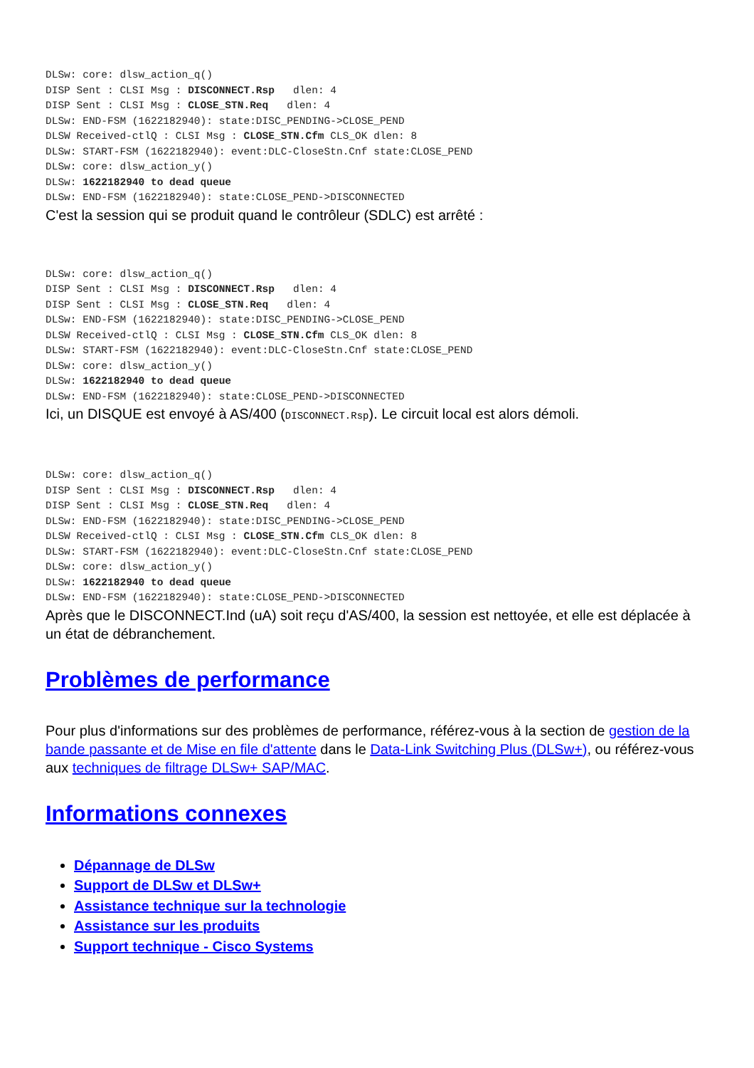DLSw: core: dlsw_action_q()
DISP Sent : CLSI Msg : DISCONNECT.Rsp   dlen: 4
DISP Sent : CLSI Msg : CLOSE_STN.Req   dlen: 4
DLSw: END-FSM (1622182940): state:DISC_PENDING->CLOSE_PEND
DLSW Received-ctlQ : CLSI Msg : CLOSE_STN.Cfm CLS_OK dlen: 8
DLSw: START-FSM (1622182940): event:DLC-CloseStn.Cnf state:CLOSE_PEND
DLSw: core: dlsw_action_y()
DLSw: 1622182940 to dead queue
DLSw: END-FSM (1622182940): state:CLOSE_PEND->DISCONNECTED
C'est la session qui se produit quand le contrôleur (SDLC) est arrêté :
DLSw: core: dlsw_action_q()
DISP Sent : CLSI Msg : DISCONNECT.Rsp   dlen: 4
DISP Sent : CLSI Msg : CLOSE_STN.Req   dlen: 4
DLSw: END-FSM (1622182940): state:DISC_PENDING->CLOSE_PEND
DLSW Received-ctlQ : CLSI Msg : CLOSE_STN.Cfm CLS_OK dlen: 8
DLSw: START-FSM (1622182940): event:DLC-CloseStn.Cnf state:CLOSE_PEND
DLSw: core: dlsw_action_y()
DLSw: 1622182940 to dead queue
DLSw: END-FSM (1622182940): state:CLOSE_PEND->DISCONNECTED
Ici, un DISQUE est envoyé à AS/400 (DISCONNECT.Rsp). Le circuit local est alors démoli.
DLSw: core: dlsw_action_q()
DISP Sent : CLSI Msg : DISCONNECT.Rsp   dlen: 4
DISP Sent : CLSI Msg : CLOSE_STN.Req   dlen: 4
DLSw: END-FSM (1622182940): state:DISC_PENDING->CLOSE_PEND
DLSW Received-ctlQ : CLSI Msg : CLOSE_STN.Cfm CLS_OK dlen: 8
DLSw: START-FSM (1622182940): event:DLC-CloseStn.Cnf state:CLOSE_PEND
DLSw: core: dlsw_action_y()
DLSw: 1622182940 to dead queue
DLSw: END-FSM (1622182940): state:CLOSE_PEND->DISCONNECTED
Après que le DISCONNECT.Ind (uA) soit reçu d'AS/400, la session est nettoyée, et elle est déplacée à un état de débranchement.
Problèmes de performance
Pour plus d'informations sur des problèmes de performance, référez-vous à la section de gestion de la bande passante et de Mise en file d'attente dans le Data-Link Switching Plus (DLSw+), ou référez-vous aux techniques de filtrage DLSw+ SAP/MAC.
Informations connexes
Dépannage de DLSw
Support de DLSw et DLSw+
Assistance technique sur la technologie
Assistance sur les produits
Support technique - Cisco Systems